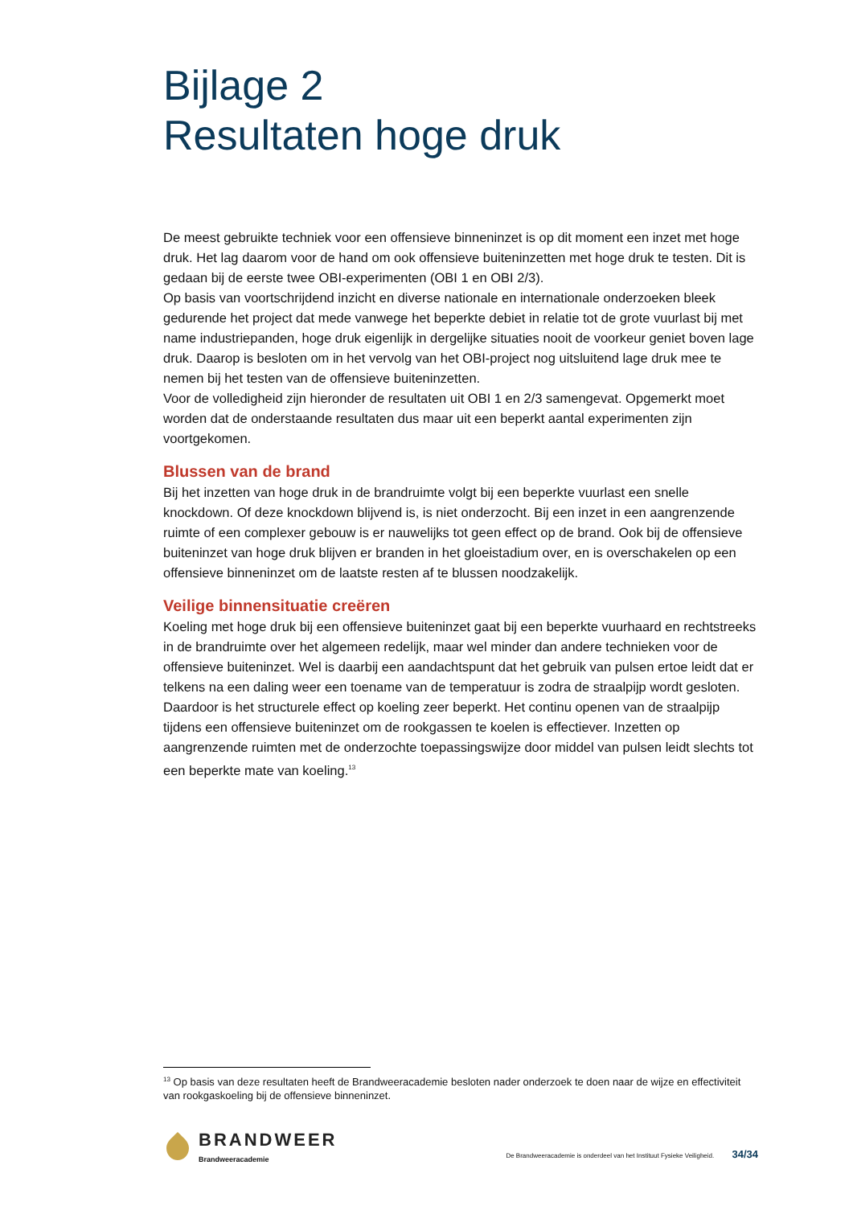Bijlage 2
Resultaten hoge druk
De meest gebruikte techniek voor een offensieve binneninzet is op dit moment een inzet met hoge druk. Het lag daarom voor de hand om ook offensieve buiteninzetten met hoge druk te testen. Dit is gedaan bij de eerste twee OBI-experimenten (OBI 1 en OBI 2/3).
Op basis van voortschrijdend inzicht en diverse nationale en internationale onderzoeken bleek gedurende het project dat mede vanwege het beperkte debiet in relatie tot de grote vuurlast bij met name industriepanden, hoge druk eigenlijk in dergelijke situaties nooit de voorkeur geniet boven lage druk. Daarop is besloten om in het vervolg van het OBI-project nog uitsluitend lage druk mee te nemen bij het testen van de offensieve buiteninzetten.
Voor de volledigheid zijn hieronder de resultaten uit OBI 1 en 2/3 samengevat. Opgemerkt moet worden dat de onderstaande resultaten dus maar uit een beperkt aantal experimenten zijn voortgekomen.
Blussen van de brand
Bij het inzetten van hoge druk in de brandruimte volgt bij een beperkte vuurlast een snelle knockdown. Of deze knockdown blijvend is, is niet onderzocht. Bij een inzet in een aangrenzende ruimte of een complexer gebouw is er nauwelijks tot geen effect op de brand. Ook bij de offensieve buiteninzet van hoge druk blijven er branden in het gloeistadium over, en is overschakelen op een offensieve binneninzet om de laatste resten af te blussen noodzakelijk.
Veilige binnensituatie creëren
Koeling met hoge druk bij een offensieve buiteninzet gaat bij een beperkte vuurhaard en rechtstreeks in de brandruimte over het algemeen redelijk, maar wel minder dan andere technieken voor de offensieve buiteninzet. Wel is daarbij een aandachtspunt dat het gebruik van pulsen ertoe leidt dat er telkens na een daling weer een toename van de temperatuur is zodra de straalpijp wordt gesloten. Daardoor is het structurele effect op koeling zeer beperkt. Het continu openen van de straalpijp tijdens een offensieve buiteninzet om de rookgassen te koelen is effectiever. Inzetten op aangrenzende ruimten met de onderzochte toepassingswijze door middel van pulsen leidt slechts tot een beperkte mate van koeling.<sup>13</sup>
<sup>13</sup> Op basis van deze resultaten heeft de Brandweeracademie besloten nader onderzoek te doen naar de wijze en effectiviteit van rookgaskoeling bij de offensieve binneninzet.
BRANDWEER
Brandweeracademie
De Brandweeracademie is onderdeel van het Instituut Fysieke Veiligheid. 34/34